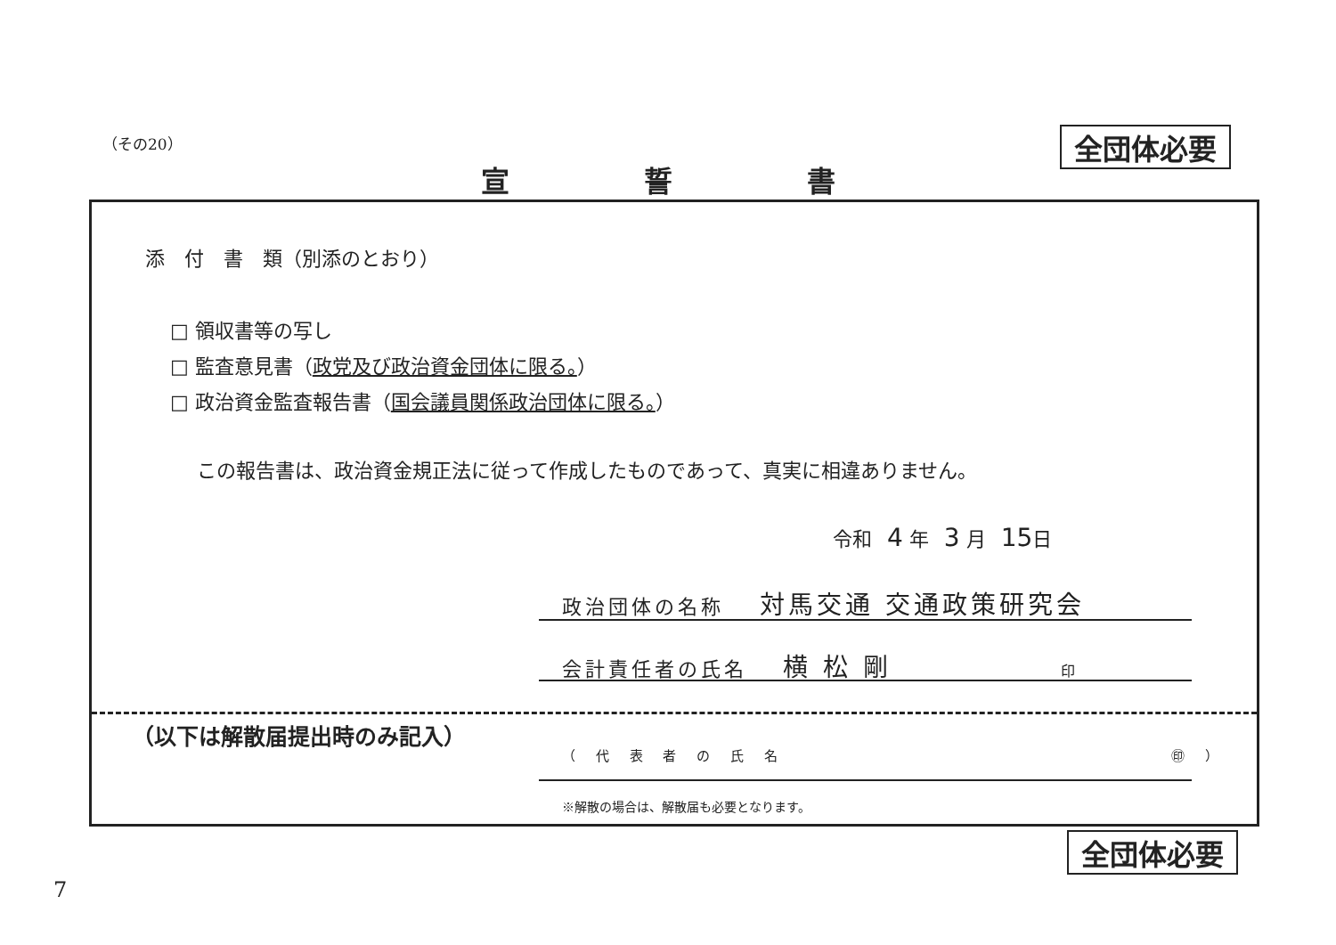（その20） 全団体必要
宣 誓 書
添　付　書　類（別添のとおり）
□ 領収書等の写し
□ 監査意見書（政党及び政治資金団体に限る。）
□ 政治資金監査報告書（国会議員関係政治団体に限る。）
この報告書は、政治資金規正法に従って作成したものであって、真実に相違ありません。
令和 4 年 3 月 15日
政治団体の名称 対馬交通 交通政策研究会
会計責任者の氏名 横 松 剛 印
（以下は解散届提出時のみ記入）
（ 代 表 者 の 氏 名 ㊞ ）
※解散の場合は、解散届も必要となります。
全団体必要
7